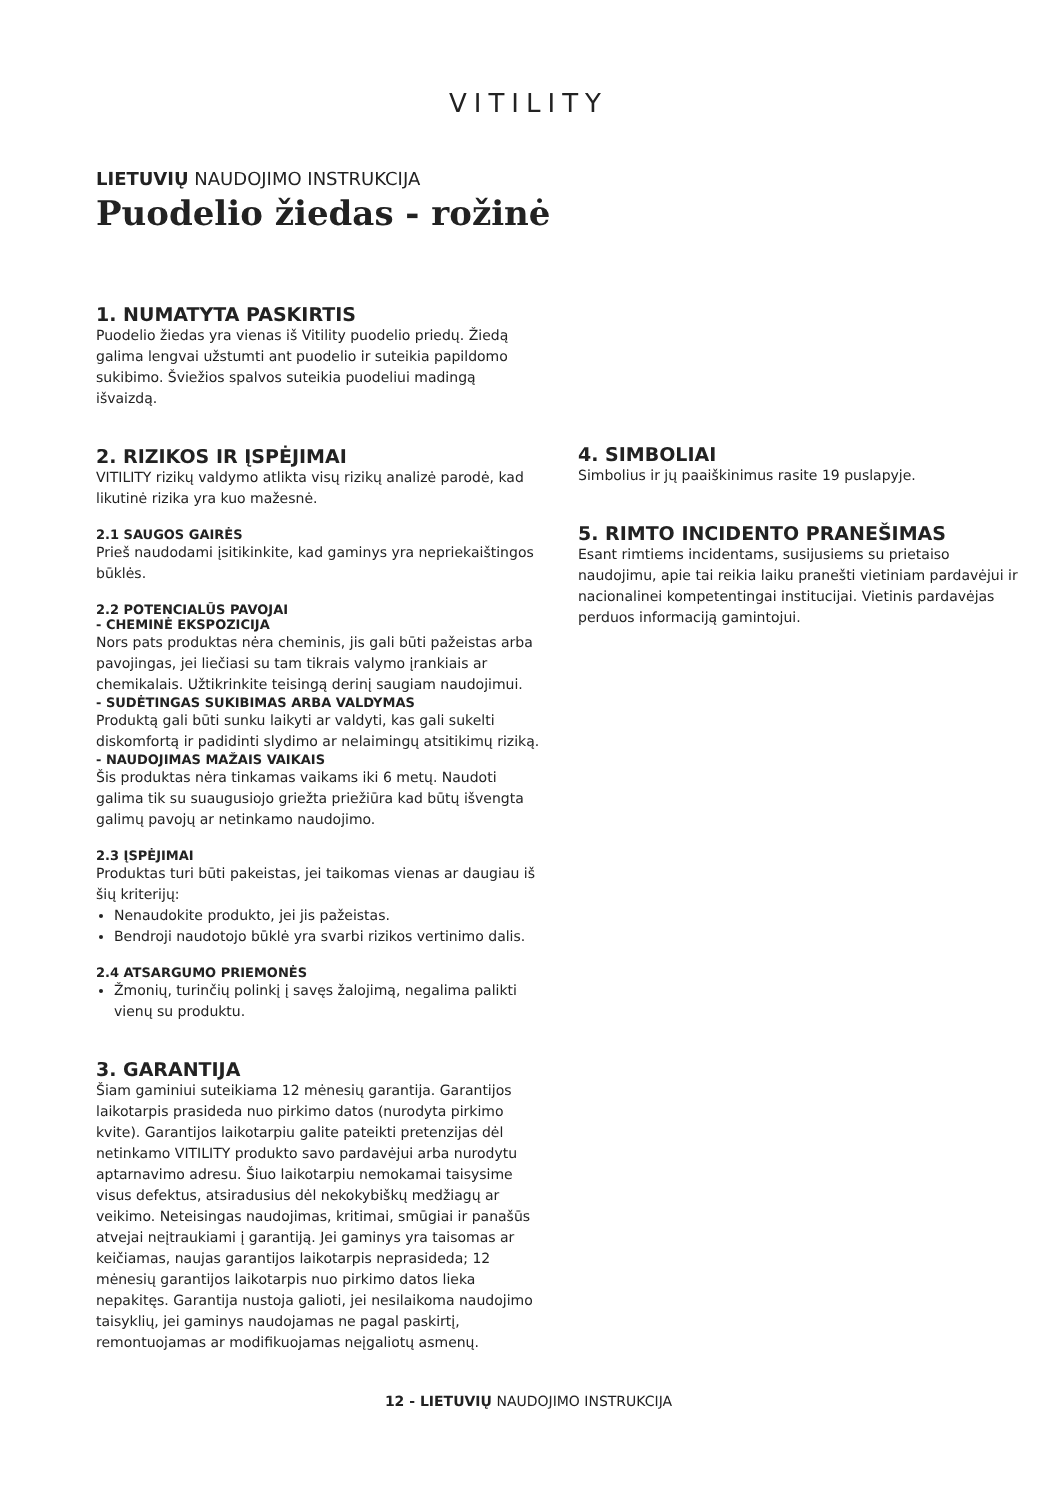VITILITY
LIETUVIŲ NAUDOJIMO INSTRUKCIJA
Puodelio žiedas - rožinė
1. NUMATYTA PASKIRTIS
Puodelio žiedas yra vienas iš Vitility puodelio priedų. Žiedą galima lengvai užstumti ant puodelio ir suteikia papildomo sukibimo. Šviežios spalvos suteikia puodeliui madingą išvaizdą.
2. RIZIKOS IR ĮSPĖJIMAI
VITILITY rizikų valdymo atlikta visų rizikų analizė parodė, kad likutinė rizika yra kuo mažesnė.
2.1 SAUGOS GAIRĖS
Prieš naudodami įsitikinkite, kad gaminys yra nepriekaištingos būklės.
2.2 POTENCIALŪS PAVOJAI
- CHEMINĖ EKSPOZICIJA
Nors pats produktas nėra cheminis, jis gali būti pažeistas arba pavojingas, jei liečiasi su tam tikrais valymo įrankiais ar chemikalais. Užtikrinkite teisingą derinį saugiam naudojimui.
- SUDĖTINGAS SUKIBIMAS ARBA VALDYMAS
Produktą gali būti sunku laikyti ar valdyti, kas gali sukelti diskomfortą ir padidinti slydimo ar nelaimingų atsitikimų riziką.
- NAUDOJIMAS MAŽAIS VAIKAIS
Šis produktas nėra tinkamas vaikams iki 6 metų. Naudoti galima tik su suaugusiojo griežta priežiūra kad būtų išvengta galimų pavojų ar netinkamo naudojimo.
2.3 ĮSPĖJIMAI
Produktas turi būti pakeistas, jei taikomas vienas ar daugiau iš šių kriterijų:
Nenaudokite produkto, jei jis pažeistas.
Bendroji naudotojo būklė yra svarbi rizikos vertinimo dalis.
2.4 ATSARGUMO PRIEMONĖS
Žmonių, turinčių polinkį į savęs žalojimą, negalima palikti vienų su produktu.
3. GARANTIJA
Šiam gaminiui suteikiama 12 mėnesių garantija. Garantijos laikotarpis prasideda nuo pirkimo datos (nurodyta pirkimo kvite). Garantijos laikotarpiu galite pateikti pretenzijas dėl netinkamo VITILITY produkto savo pardavėjui arba nurodytu aptarnavimo adresu. Šiuo laikotarpiu nemokamai taisysime visus defektus, atsiradusius dėl nekokybiškų medžiagų ar veikimo. Neteisingas naudojimas, kritimai, smūgiai ir panašūs atvejai neįtraukiami į garantiją. Jei gaminys yra taisomas ar keičiamas, naujas garantijos laikotarpis neprasideda; 12 mėnesių garantijos laikotarpis nuo pirkimo datos lieka nepakitęs. Garantija nustoja galioti, jei nesilaikoma naudojimo taisyklių, jei gaminys naudojamas ne pagal paskirtį, remontuojamas ar modifikuojamas neįgaliotų asmenų.
4. SIMBOLIAI
Simbolius ir jų paaiškinimus rasite 19 puslapyje.
5. RIMTO INCIDENTO PRANEŠIMAS
Esant rimtiems incidentams, susijusiems su prietaiso naudojimu, apie tai reikia laiku pranešti vietiniam pardavėjui ir nacionalinei kompetentingai institucijai. Vietinis pardavėjas perduos informaciją gamintojui.
12 - LIETUVIŲ NAUDOJIMO INSTRUKCIJA